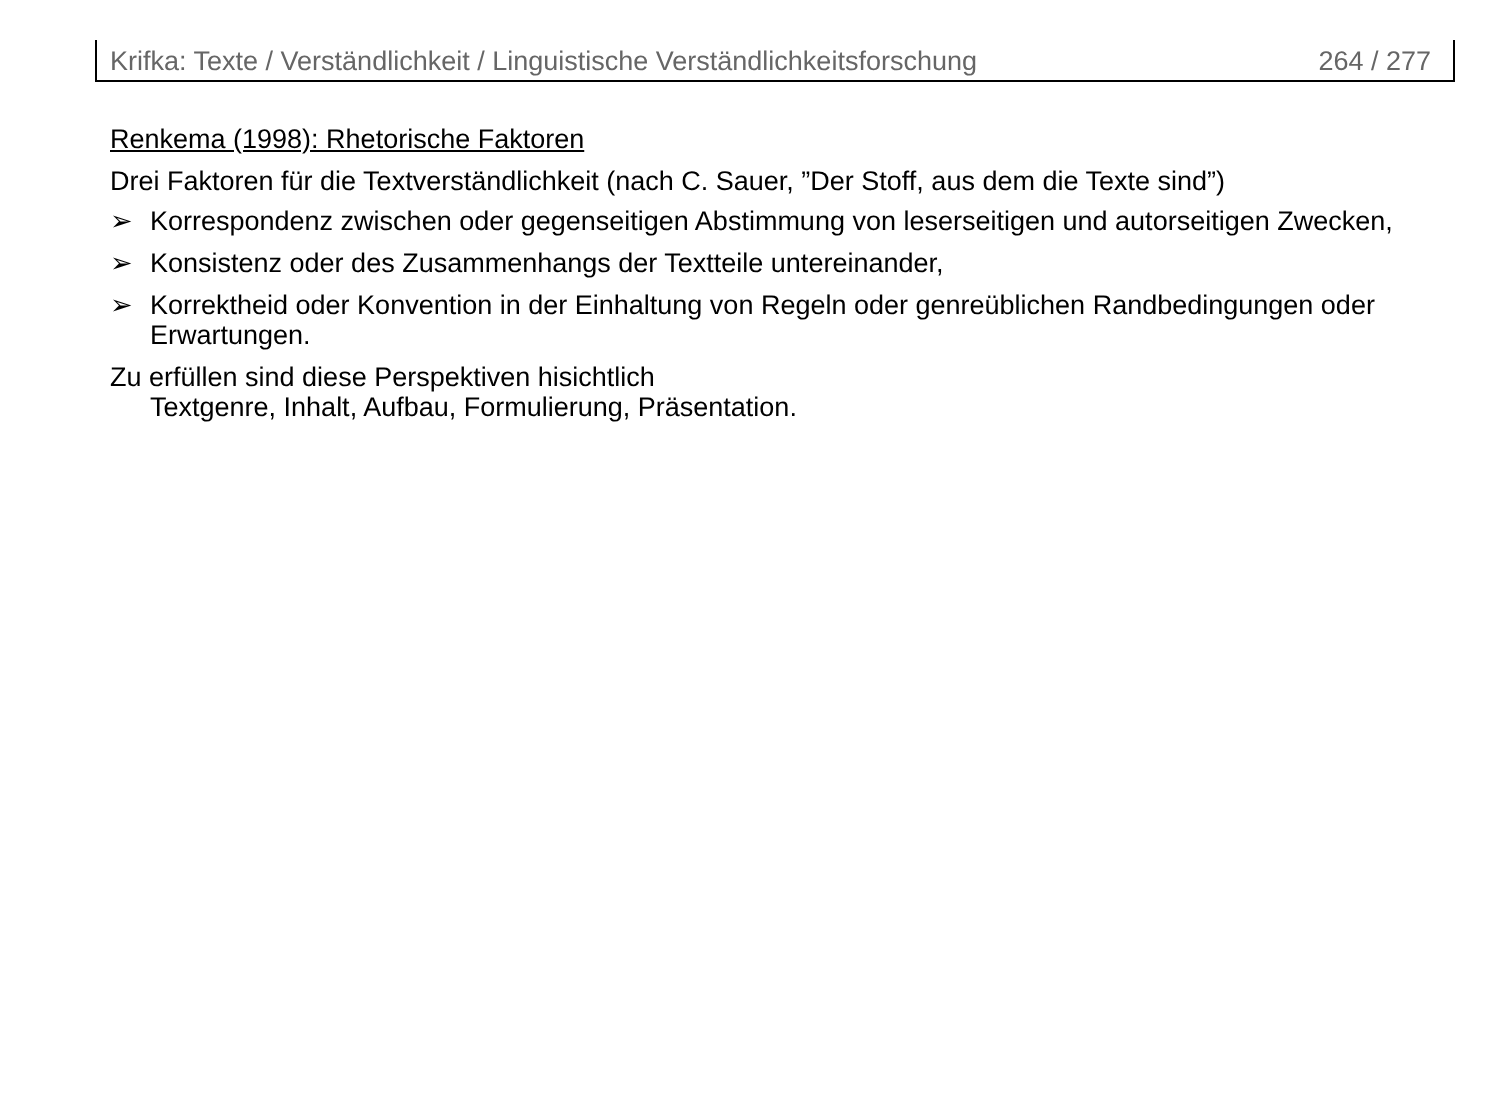Krifka: Texte / Verständlichkeit / Linguistische Verständlichkeitsforschung 264 / 277
Renkema (1998): Rhetorische Faktoren
Drei Faktoren für die Textverständlichkeit (nach C. Sauer, ”Der Stoff, aus dem die Texte sind”)
➢ Korrespondenz zwischen oder gegenseitigen Abstimmung von leserseitigen und autorseitigen Zwecken,
➢ Konsistenz oder des Zusammenhangs der Textteile untereinander,
➢ Korrektheid oder Konvention in der Einhaltung von Regeln oder genreüblichen Randbedingungen oder Erwartungen.
Zu erfüllen sind diese Perspektiven hisichtlich
Textgenre, Inhalt, Aufbau, Formulierung, Präsentation.